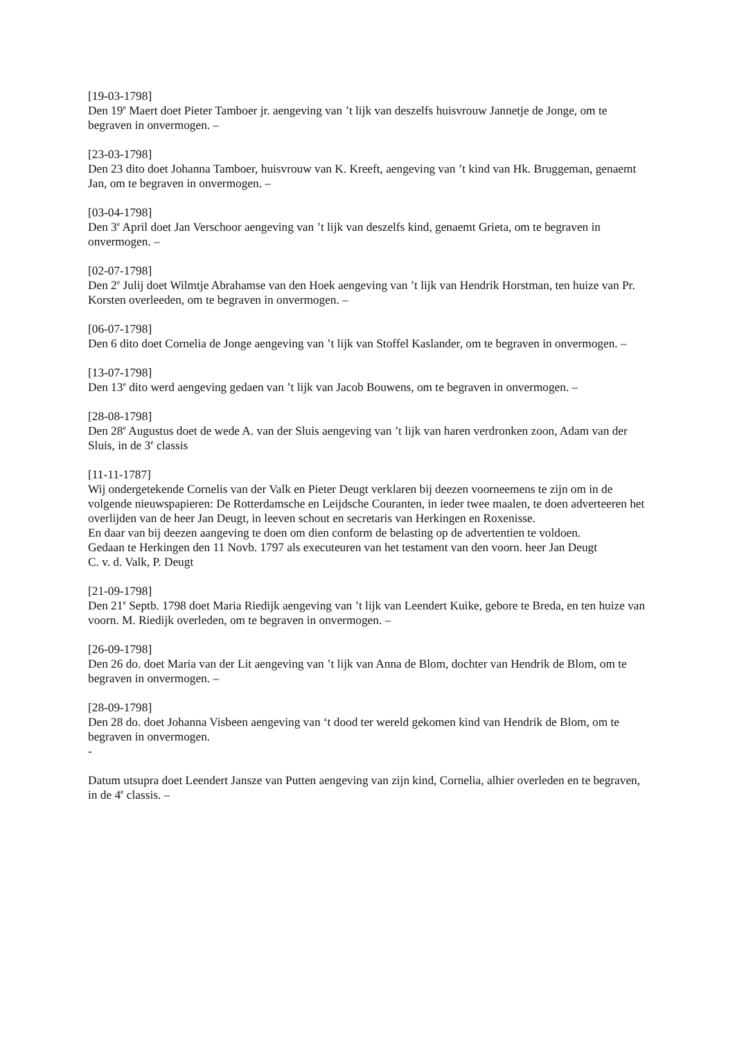[19-03-1798]
Den 19<sup>e</sup> Maert doet Pieter Tamboer jr. aengeving van ’t lijk van deszelfs huisvrouw Jannetje de Jonge, om te begraven in onvermogen. –
[23-03-1798]
Den 23 dito doet Johanna Tamboer, huisvrouw van K. Kreeft, aengeving van ’t kind van Hk. Bruggeman, genaemt Jan, om te begraven in onvermogen. –
[03-04-1798]
Den 3<sup>e</sup> April doet Jan Verschoor aengeving van ’t lijk van deszelfs kind, genaemt Grieta, om te begraven in onvermogen. –
[02-07-1798]
Den 2<sup>e</sup> Julij doet Wilmtje Abrahamse van den Hoek aengeving van ’t lijk van Hendrik Horstman, ten huize van Pr. Korsten overleeden, om te begraven in onvermogen. –
[06-07-1798]
Den 6 dito doet Cornelia de Jonge aengeving van ’t lijk van Stoffel Kaslander, om te begraven in onvermogen. –
[13-07-1798]
Den 13<sup>e</sup> dito werd aengeving gedaen van ’t lijk van Jacob Bouwens, om te begraven in onvermogen. –
[28-08-1798]
Den 28<sup>e</sup> Augustus doet de wede A. van der Sluis aengeving van ’t lijk van haren verdronken zoon, Adam van der Sluis, in de 3<sup>e</sup> classis
[11-11-1787]
Wij ondergetekende Cornelis van der Valk en Pieter Deugt verklaren bij deezen voorneemens te zijn om in de volgende nieuwspapieren: De Rotterdamsche en Leijdsche Couranten, in ieder twee maalen, te doen adverteeren het overlijden van de heer Jan Deugt, in leeven schout en secretaris van Herkingen en Roxenisse.
En daar van bij deezen aangeving te doen om dien conform de belasting op de advertentien te voldoen.
Gedaan te Herkingen den 11 Novb. 1797 als executeuren van het testament van den voorn. heer Jan Deugt
C. v. d. Valk, P. Deugt
[21-09-1798]
Den 21<sup>e</sup> Septb. 1798 doet Maria Riedijk aengeving van ’t lijk van Leendert Kuike, gebore te Breda, en ten huize van voorn. M. Riedijk overleden, om te begraven in onvermogen. –
[26-09-1798]
Den 26 do. doet Maria van der Lit aengeving van ’t lijk van Anna de Blom, dochter van Hendrik de Blom, om te begraven in onvermogen. –
[28-09-1798]
Den 28 do. doet Johanna Visbeen aengeving van ‘t dood ter wereld gekomen kind van Hendrik de Blom, om te begraven in onvermogen.
-
Datum utsupra doet Leendert Jansze van Putten aengeving van zijn kind, Cornelia, alhier overleden en te begraven, in de 4<sup>e</sup> classis. –